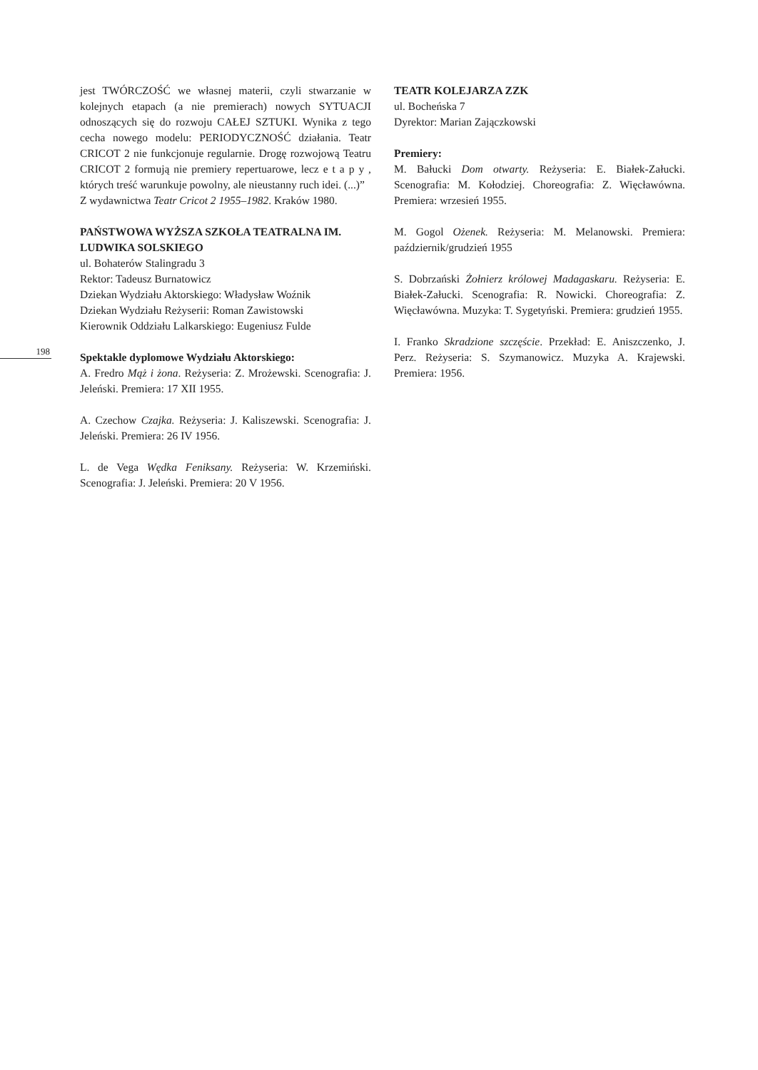198
jest TWÓRCZOŚĆ we własnej materii, czyli stwarzanie w kolejnych etapach (a nie premierach) nowych SYTUACJI odnoszących się do rozwoju CAŁEJ SZTUKI. Wynika z tego cecha nowego modelu: PERIODYCZNOŚĆ działania. Teatr CRICOT 2 nie funkcjonuje regularnie. Drogę rozwojową Teatru CRICOT 2 formują nie premiery repertuarowe, lecz e t a p y , których treść warunkuje powolny, ale nieustanny ruch idei. (...)”
Z wydawnictwa Teatr Cricot 2 1955–1982. Kraków 1980.
PAŃSTWOWA WYŻSZA SZKOŁA TEATRALNA IM. LUDWIKA SOLSKIEGO
ul. Bohaterów Stalingradu 3
Rektor: Tadeusz Burnatowicz
Dziekan Wydziału Aktorskiego: Władysław Woźnik
Dziekan Wydziału Reżyserii: Roman Zawistowski
Kierownik Oddziału Lalkarskiego: Eugeniusz Fulde
Spektakle dyplomowe Wydziału Aktorskiego:
A. Fredro Mąż i żona. Reżyseria: Z. Mrożewski. Scenografia: J. Jeleński. Premiera: 17 XII 1955.
A. Czechow Czajka. Reżyseria: J. Kaliszewski. Scenografia: J. Jeleński. Premiera: 26 IV 1956.
L. de Vega Wędka Feniksany. Reżyseria: W. Krzemiński. Scenografia: J. Jeleński. Premiera: 20 V 1956.
TEATR KOLEJARZA ZZK
ul. Bocheńska 7
Dyrektor: Marian Zajączkowski
Premiery:
M. Bałucki Dom otwarty. Reżyseria: E. Białek-Załucki. Scenografia: M. Kołodziej. Choreografia: Z. Więcławówna. Premiera: wrzesień 1955.
M. Gogol Ożenek. Reżyseria: M. Melanowski. Premiera: październik/grudzień 1955
S. Dobrzański Żołnierz królowej Madagaskaru. Reżyseria: E. Białek-Załucki. Scenografia: R. Nowicki. Choreografia: Z. Więcławówna. Muzyka: T. Sygetyński. Premiera: grudzień 1955.
I. Franko Skradzione szczęście. Przekład: E. Aniszczenko, J. Perz. Reżyseria: S. Szymanowicz. Muzyka A. Krajewski. Premiera: 1956.